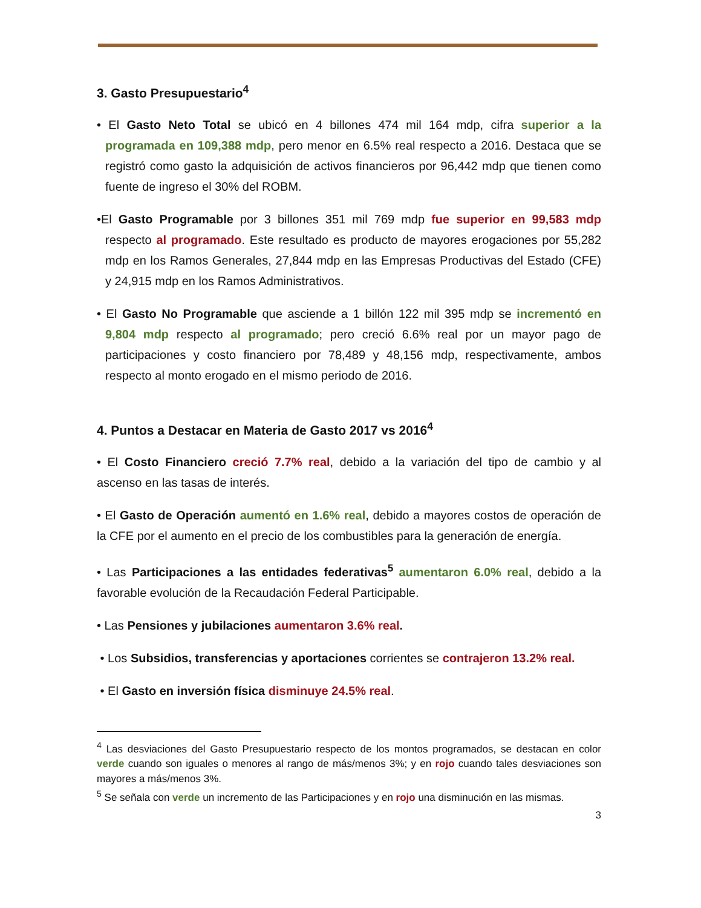3. Gasto Presupuestario<sup>4</sup>
• El Gasto Neto Total se ubicó en 4 billones 474 mil 164 mdp, cifra superior a la programada en 109,388 mdp, pero menor en 6.5% real respecto a 2016. Destaca que se registró como gasto la adquisición de activos financieros por 96,442 mdp que tienen como fuente de ingreso el 30% del ROBM.
•El Gasto Programable por 3 billones 351 mil 769 mdp fue superior en 99,583 mdp respecto al programado. Este resultado es producto de mayores erogaciones por 55,282 mdp en los Ramos Generales, 27,844 mdp en las Empresas Productivas del Estado (CFE) y 24,915 mdp en los Ramos Administrativos.
• El Gasto No Programable que asciende a 1 billón 122 mil 395 mdp se incrementó en 9,804 mdp respecto al programado; pero creció 6.6% real por un mayor pago de participaciones y costo financiero por 78,489 y 48,156 mdp, respectivamente, ambos respecto al monto erogado en el mismo periodo de 2016.
4. Puntos a Destacar en Materia de Gasto 2017 vs 2016<sup>4</sup>
• El Costo Financiero creció 7.7% real, debido a la variación del tipo de cambio y al ascenso en las tasas de interés.
• El Gasto de Operación aumentó en 1.6% real, debido a mayores costos de operación de la CFE por el aumento en el precio de los combustibles para la generación de energía.
• Las Participaciones a las entidades federativas<sup>5</sup> aumentaron 6.0% real, debido a la favorable evolución de la Recaudación Federal Participable.
• Las Pensiones y jubilaciones aumentaron 3.6% real.
• Los Subsidios, transferencias y aportaciones corrientes se contrajeron 13.2% real.
• El Gasto en inversión física disminuye 24.5% real.
<sup>4</sup> Las desviaciones del Gasto Presupuestario respecto de los montos programados, se destacan en color verde cuando son iguales o menores al rango de más/menos 3%; y en rojo cuando tales desviaciones son mayores a más/menos 3%.
<sup>5</sup> Se señala con verde un incremento de las Participaciones y en rojo una disminución en las mismas.
3